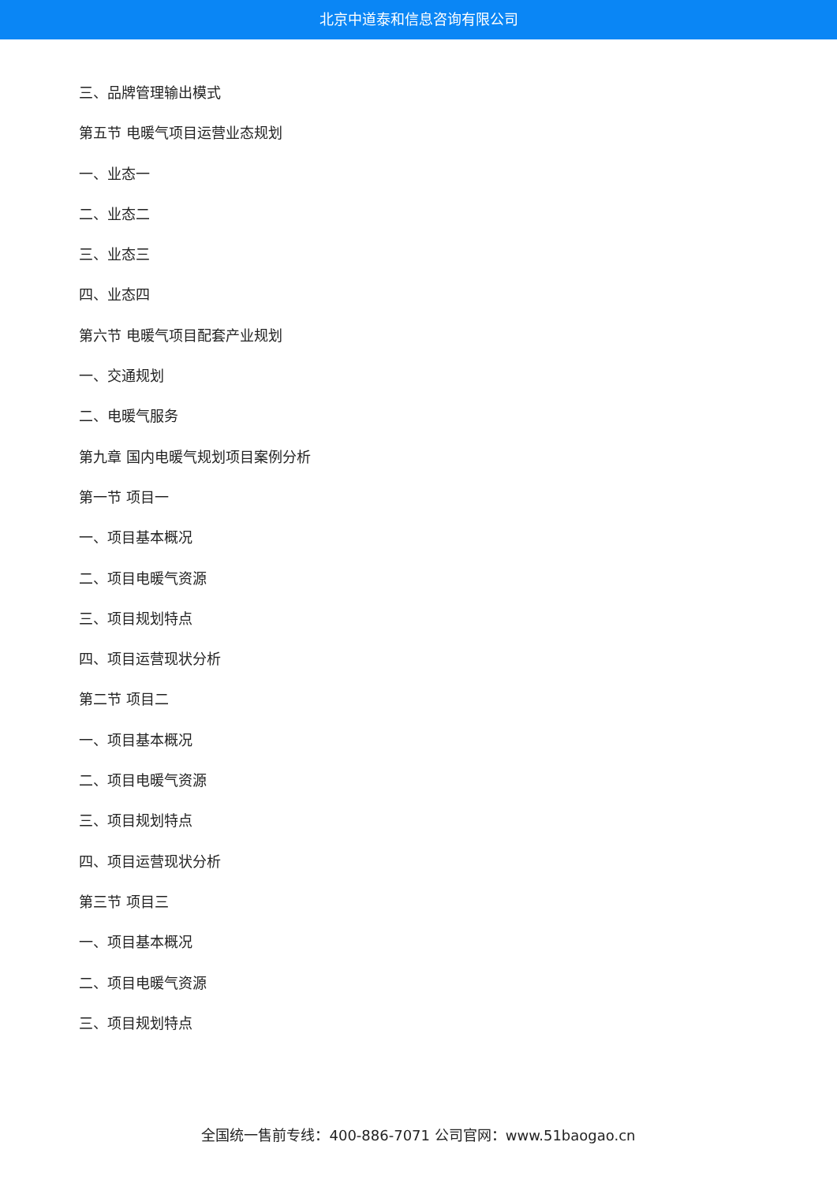北京中道泰和信息咨询有限公司
三、品牌管理输出模式
第五节 电暖气项目运营业态规划
一、业态一
二、业态二
三、业态三
四、业态四
第六节 电暖气项目配套产业规划
一、交通规划
二、电暖气服务
第九章 国内电暖气规划项目案例分析
第一节 项目一
一、项目基本概况
二、项目电暖气资源
三、项目规划特点
四、项目运营现状分析
第二节 项目二
一、项目基本概况
二、项目电暖气资源
三、项目规划特点
四、项目运营现状分析
第三节 项目三
一、项目基本概况
二、项目电暖气资源
三、项目规划特点
全国统一售前专线：400-886-7071 公司官网：www.51baogao.cn